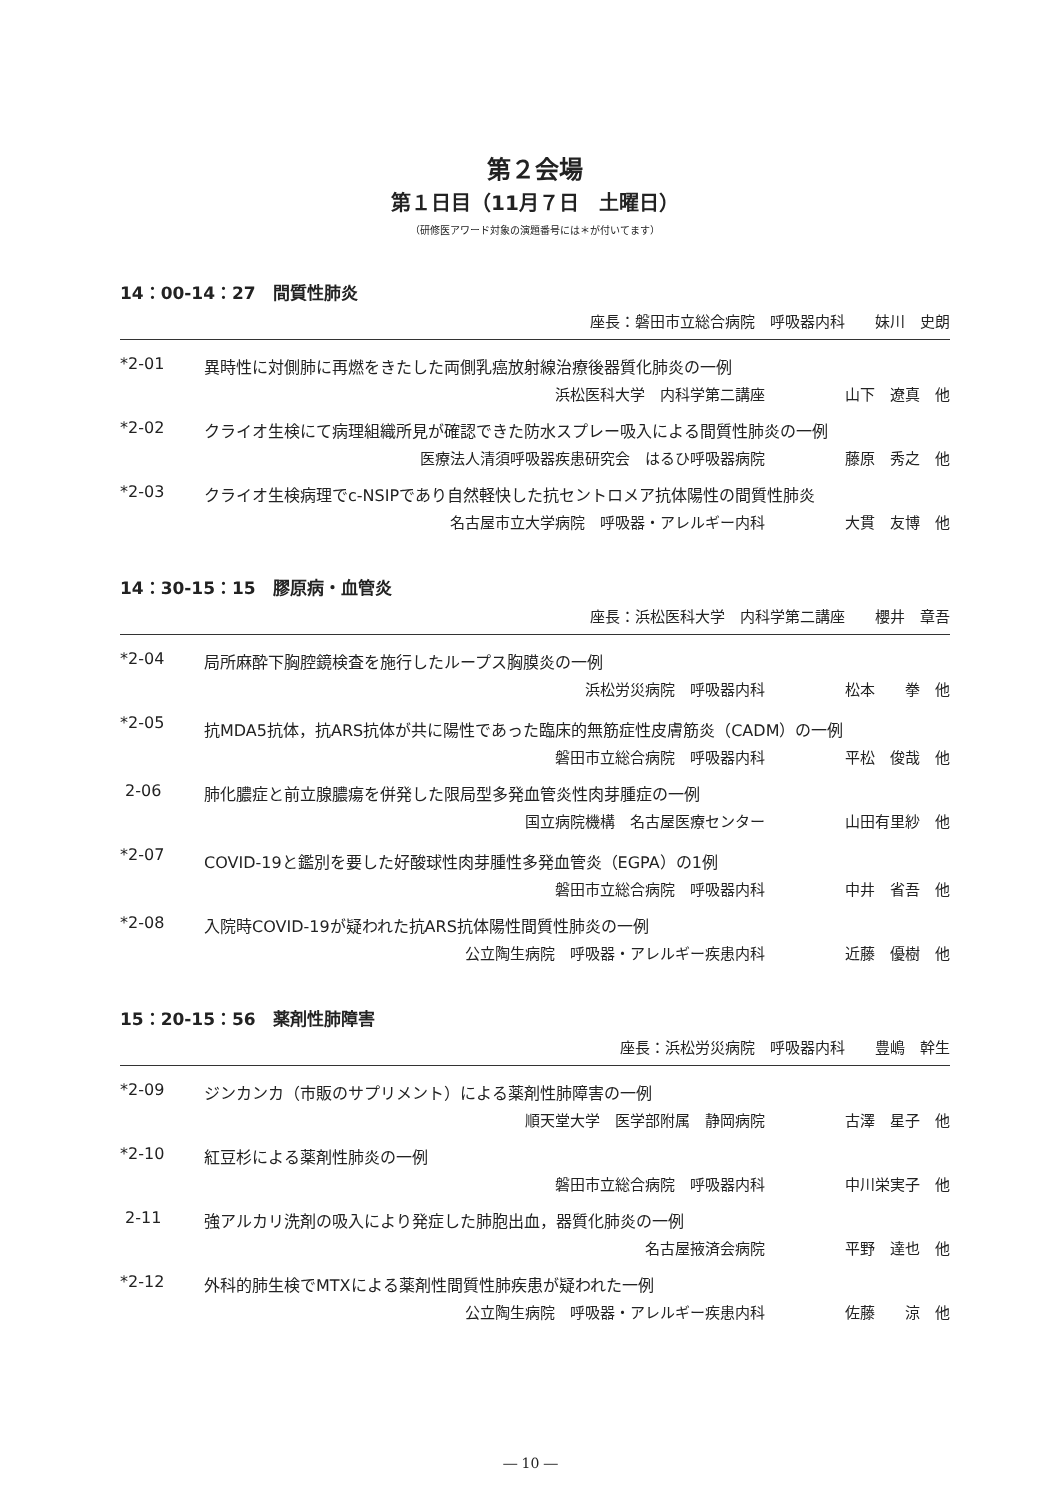第２会場
第１日目（11月７日　土曜日）
（研修医アワード対象の演題番号には＊が付いてます）
14：00-14：27　間質性肺炎
座長：磐田市立総合病院　呼吸器内科　　妹川　史朗
*2-01 異時性に対側肺に再燃をきたした両側乳癌放射線治療後器質化肺炎の一例
浜松医科大学　内科学第二講座 山下　遼真　他
*2-02 クライオ生検にて病理組織所見が確認できた防水スプレー吸入による間質性肺炎の一例
医療法人清須呼吸器疾患研究会　はるひ呼吸器病院 藤原　秀之　他
*2-03 クライオ生検病理でc-NSIPであり自然軽快した抗セントロメア抗体陽性の間質性肺炎
名古屋市立大学病院　呼吸器・アレルギー内科 大貫　友博　他
14：30-15：15　膠原病・血管炎
座長：浜松医科大学　内科学第二講座　　櫻井　章吾
*2-04 局所麻酔下胸腔鏡検査を施行したループス胸膜炎の一例
浜松労災病院　呼吸器内科 松本　　拳　他
*2-05 抗MDA5抗体，抗ARS抗体が共に陽性であった臨床的無筋症性皮膚筋炎（CADM）の一例
磐田市立総合病院　呼吸器内科 平松　俊哉　他
2-06 肺化膿症と前立腺膿瘍を併発した限局型多発血管炎性肉芽腫症の一例
国立病院機構　名古屋医療センター 山田有里紗　他
*2-07 COVID-19と鑑別を要した好酸球性肉芽腫性多発血管炎（EGPA）の1例
磐田市立総合病院　呼吸器内科 中井　省吾　他
*2-08 入院時COVID-19が疑われた抗ARS抗体陽性間質性肺炎の一例
公立陶生病院　呼吸器・アレルギー疾患内科 近藤　優樹　他
15：20-15：56　薬剤性肺障害
座長：浜松労災病院　呼吸器内科　　豊嶋　幹生
*2-09 ジンカンカ（市販のサプリメント）による薬剤性肺障害の一例
順天堂大学　医学部附属　静岡病院 古澤　星子　他
*2-10 紅豆杉による薬剤性肺炎の一例
磐田市立総合病院　呼吸器内科 中川栄実子　他
2-11 強アルカリ洗剤の吸入により発症した肺胞出血，器質化肺炎の一例
名古屋掖済会病院 平野　達也　他
*2-12 外科的肺生検でMTXによる薬剤性間質性肺疾患が疑われた一例
公立陶生病院　呼吸器・アレルギー疾患内科 佐藤　　涼　他
― 10 ―